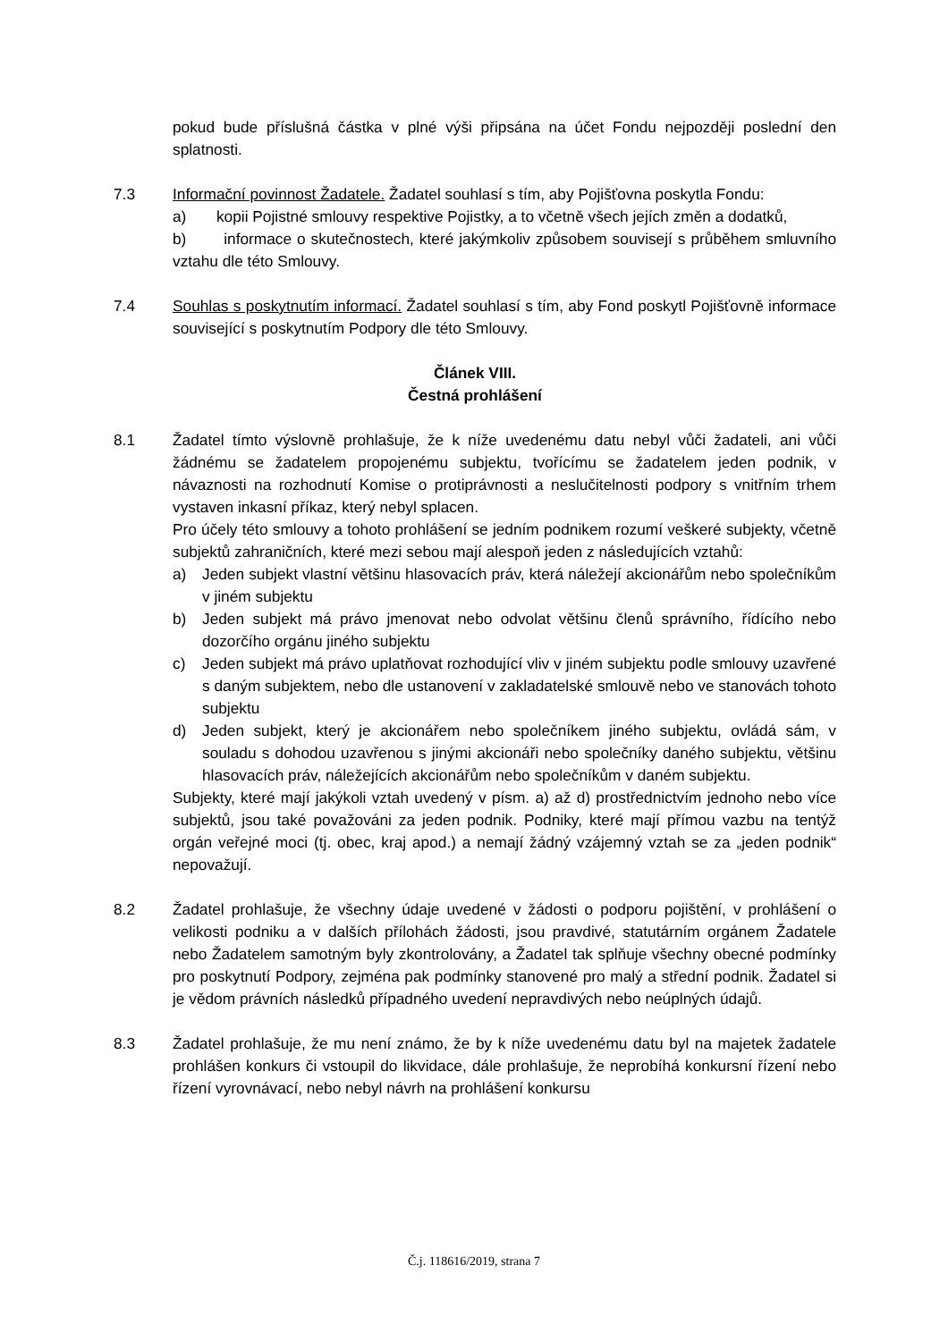pokud bude příslušná částka v plné výši připsána na účet Fondu nejpozději poslední den splatnosti.
7.3 Informační povinnost Žadatele. Žadatel souhlasí s tím, aby Pojišťovna poskytla Fondu:
a) kopii Pojistné smlouvy respektive Pojistky, a to včetně všech jejích změn a dodatků,
b) informace o skutečnostech, které jakýmkoliv způsobem souvisejí s průběhem smluvního vztahu dle této Smlouvy.
7.4 Souhlas s poskytnutím informací. Žadatel souhlasí s tím, aby Fond poskytl Pojišťovně informace související s poskytnutím Podpory dle této Smlouvy.
Článek VIII.
Čestná prohlášení
8.1 Žadatel tímto výslovně prohlašuje, že k níže uvedenému datu nebyl vůči žadateli, ani vůči žádnému se žadatelem propojenému subjektu, tvořícímu se žadatelem jeden podnik, v návaznosti na rozhodnutí Komise o protiprávnosti a neslučitelnosti podpory s vnitřním trhem vystaven inkasní příkaz, který nebyl splacen.
Pro účely této smlouvy a tohoto prohlášení se jedním podnikem rozumí veškeré subjekty, včetně subjektů zahraničních, které mezi sebou mají alespoň jeden z následujících vztahů:
a) Jeden subjekt vlastní většinu hlasovacích práv, která náležejí akcionářům nebo společníkům v jiném subjektu
b) Jeden subjekt má právo jmenovat nebo odvolat většinu členů správního, řídícího nebo dozorčího orgánu jiného subjektu
c) Jeden subjekt má právo uplatňovat rozhodující vliv v jiném subjektu podle smlouvy uzavřené s daným subjektem, nebo dle ustanovení v zakladatelské smlouvě nebo ve stanovách tohoto subjektu
d) Jeden subjekt, který je akcionářem nebo společníkem jiného subjektu, ovládá sám, v souladu s dohodou uzavřenou s jinými akcionáři nebo společníky daného subjektu, většinu hlasovacích práv, náležejících akcionářům nebo společníkům v daném subjektu.
Subjekty, které mají jakýkoli vztah uvedený v písm. a) až d) prostřednictvím jednoho nebo více subjektů, jsou také považováni za jeden podnik. Podniky, které mají přímou vazbu na tentýž orgán veřejné moci (tj. obec, kraj apod.) a nemají žádný vzájemný vztah se za „jeden podnik“ nepovažují.
8.2 Žadatel prohlašuje, že všechny údaje uvedené v žádosti o podporu pojištění, v prohlášení o velikosti podniku a v dalších přílohách žádosti, jsou pravdivé, statutárním orgánem Žadatele nebo Žadatelem samotným byly zkontrolovány, a Žadatel tak splňuje všechny obecné podmínky pro poskytnutí Podpory, zejména pak podmínky stanovené pro malý a střední podnik. Žadatel si je vědom právních následků případného uvedení nepravdivých nebo neúplných údajů.
8.3 Žadatel prohlašuje, že mu není známo, že by k níže uvedenému datu byl na majetek žadatele prohlášen konkurs či vstoupil do likvidace, dále prohlašuje, že neprobíhá konkursní řízení nebo řízení vyrovnávací, nebo nebyl návrh na prohlášení konkursu
Č.j. 118616/2019, strana 7